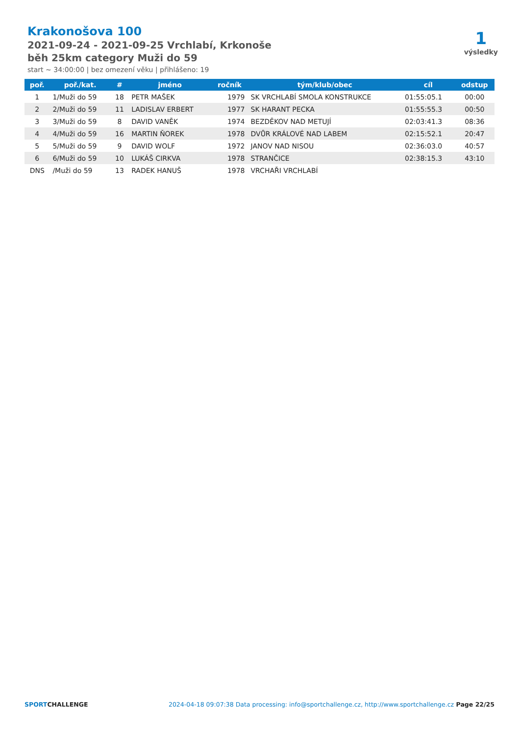Krakonošova 100
2021-09-24 - 2021-09-25 Vrchlabí, Krkonoše
běh 25km category Muži do 59
start ~ 34:00:00 | bez omezení věku | přihlášeno: 19
1
výsledky
| poř. | poř./kat. | # | jméno | ročník | tým/klub/obec | cíl | odstup |
| --- | --- | --- | --- | --- | --- | --- | --- |
| 1 | 1/Muži do 59 | 18 | PETR MAŠEK | 1979 | SK VRCHLABÍ SMOLA KONSTRUKCE | 01:55:05.1 | 00:00 |
| 2 | 2/Muži do 59 | 11 | LADISLAV ERBERT | 1977 | SK HARANT PECKA | 01:55:55.3 | 00:50 |
| 3 | 3/Muži do 59 | 8 | DAVID VANĚK | 1974 | BEZDĚKOV NAD METUJÍ | 02:03:41.3 | 08:36 |
| 4 | 4/Muži do 59 | 16 | MARTIN ŇOREK | 1978 | DVŮR KRÁLOVÉ NAD LABEM | 02:15:52.1 | 20:47 |
| 5 | 5/Muži do 59 | 9 | DAVID WOLF | 1972 | JANOV NAD NISOU | 02:36:03.0 | 40:57 |
| 6 | 6/Muži do 59 | 10 | LUKÁŠ CIRKVA | 1978 | STRANČICE | 02:38:15.3 | 43:10 |
| DNS | /Muži do 59 | 13 | RADEK HANUŠ | 1978 | VRCHAŘI VRCHLABÍ | | |
SPORTCHALLENGE 2024-04-18 09:07:38 Data processing: info@sportchallenge.cz, http://www.sportchallenge.cz Page 22/25